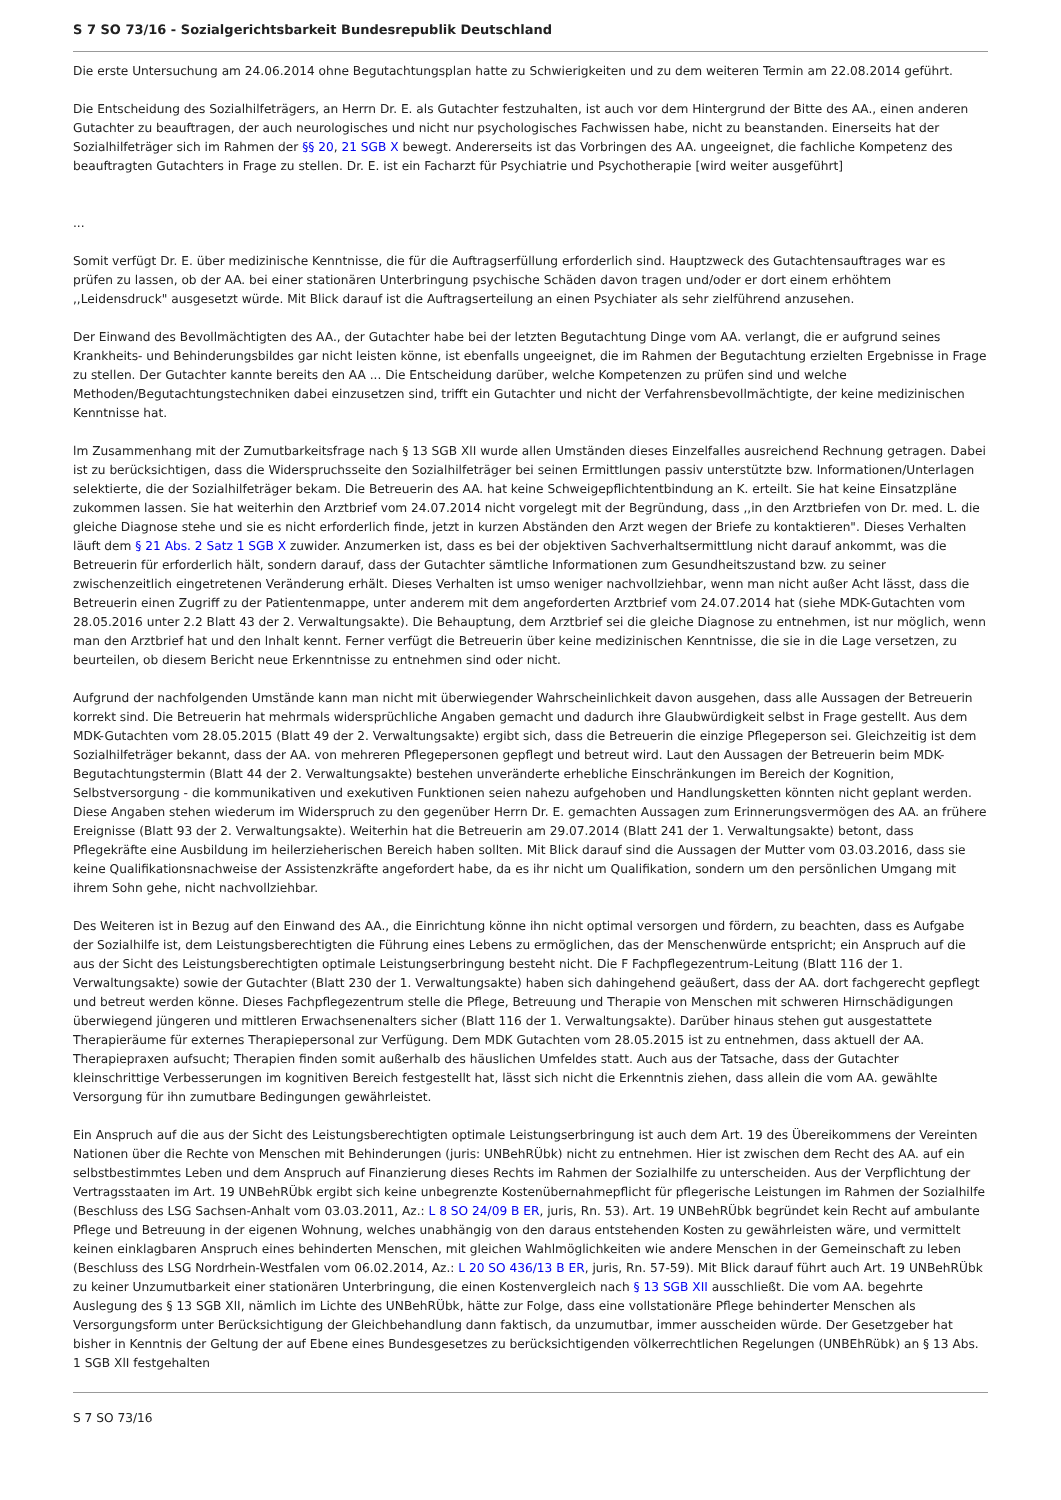S 7 SO 73/16 - Sozialgerichtsbarkeit Bundesrepublik Deutschland
Die erste Untersuchung am 24.06.2014 ohne Begutachtungsplan hatte zu Schwierigkeiten und zu dem weiteren Termin am 22.08.2014 geführt.
Die Entscheidung des Sozialhilfeträgers, an Herrn Dr. E. als Gutachter festzuhalten, ist auch vor dem Hintergrund der Bitte des AA., einen anderen Gutachter zu beauftragen, der auch neurologisches und nicht nur psychologisches Fachwissen habe, nicht zu beanstanden. Einerseits hat der Sozialhilfeträger sich im Rahmen der §§ 20, 21 SGB X bewegt. Andererseits ist das Vorbringen des AA. ungeeignet, die fachliche Kompetenz des beauftragten Gutachters in Frage zu stellen. Dr. E. ist ein Facharzt für Psychiatrie und Psychotherapie [wird weiter ausgeführt]
...
Somit verfügt Dr. E. über medizinische Kenntnisse, die für die Auftragserfüllung erforderlich sind. Hauptzweck des Gutachtensauftrages war es prüfen zu lassen, ob der AA. bei einer stationären Unterbringung psychische Schäden davon tragen und/oder er dort einem erhöhtem ,,Leidensdruck" ausgesetzt würde. Mit Blick darauf ist die Auftragserteilung an einen Psychiater als sehr zielführend anzusehen.
Der Einwand des Bevollmächtigten des AA., der Gutachter habe bei der letzten Begutachtung Dinge vom AA. verlangt, die er aufgrund seines Krankheits- und Behinderungsbildes gar nicht leisten könne, ist ebenfalls ungeeignet, die im Rahmen der Begutachtung erzielten Ergebnisse in Frage zu stellen. Der Gutachter kannte bereits den AA ... Die Entscheidung darüber, welche Kompetenzen zu prüfen sind und welche Methoden/Begutachtungstechniken dabei einzusetzen sind, trifft ein Gutachter und nicht der Verfahrensbevollmächtigte, der keine medizinischen Kenntnisse hat.
lm Zusammenhang mit der Zumutbarkeitsfrage nach § 13 SGB XlI wurde allen Umständen dieses Einzelfalles ausreichend Rechnung getragen. Dabei ist zu berücksichtigen, dass die Widerspruchsseite den Sozialhilfeträger bei seinen Ermittlungen passiv unterstützte bzw. lnformationen/Unterlagen selektierte, die der Sozialhilfeträger bekam. Die Betreuerin des AA. hat keine Schweigepflichtentbindung an K. erteilt. Sie hat keine Einsatzpläne zukommen lassen. Sie hat weiterhin den Arztbrief vom 24.07.2014 nicht vorgelegt mit der Begründung, dass ,,in den Arztbriefen von Dr. med. L. die gleiche Diagnose stehe und sie es nicht erforderlich finde, jetzt in kurzen Abständen den Arzt wegen der Briefe zu kontaktieren". Dieses Verhalten läuft dem § 21 Abs. 2 Satz 1 SGB X zuwider. Anzumerken ist, dass es bei der objektiven Sachverhaltsermittlung nicht darauf ankommt, was die Betreuerin für erforderlich hält, sondern darauf, dass der Gutachter sämtliche Informationen zum Gesundheitszustand bzw. zu seiner zwischenzeitlich eingetretenen Veränderung erhält. Dieses Verhalten ist umso weniger nachvollziehbar, wenn man nicht außer Acht lässt, dass die Betreuerin einen Zugriff zu der Patientenmappe, unter anderem mit dem angeforderten Arztbrief vom 24.07.2014 hat (siehe MDK-Gutachten vom 28.05.2016 unter 2.2 Blatt 43 der 2. Verwaltungsakte). Die Behauptung, dem Arztbrief sei die gleiche Diagnose zu entnehmen, ist nur möglich, wenn man den Arztbrief hat und den lnhalt kennt. Ferner verfügt die Betreuerin über keine medizinischen Kenntnisse, die sie in die Lage versetzen, zu beurteilen, ob diesem Bericht neue Erkenntnisse zu entnehmen sind oder nicht.
Aufgrund der nachfolgenden Umstände kann man nicht mit überwiegender Wahrscheinlichkeit davon ausgehen, dass alle Aussagen der Betreuerin korrekt sind. Die Betreuerin hat mehrmals widersprüchliche Angaben gemacht und dadurch ihre Glaubwürdigkeit selbst in Frage gestellt. Aus dem MDK-Gutachten vom 28.05.2015 (Blatt 49 der 2. Verwaltungsakte) ergibt sich, dass die Betreuerin die einzige Pflegeperson sei. Gleichzeitig ist dem Sozialhilfeträger bekannt, dass der AA. von mehreren Pflegepersonen gepflegt und betreut wird. Laut den Aussagen der Betreuerin beim MDK-Begutachtungstermin (Blatt 44 der 2. Verwaltungsakte) bestehen unveränderte erhebliche Einschränkungen im Bereich der Kognition, Selbstversorgung - die kommunikativen und exekutiven Funktionen seien nahezu aufgehoben und Handlungsketten könnten nicht geplant werden. Diese Angaben stehen wiederum im Widerspruch zu den gegenüber Herrn Dr. E. gemachten Aussagen zum Erinnerungsvermögen des AA. an frühere Ereignisse (Blatt 93 der 2. Verwaltungsakte). Weiterhin hat die Betreuerin am 29.07.2014 (Blatt 241 der 1. Verwaltungsakte) betont, dass Pflegekräfte eine Ausbildung im heilerzieherischen Bereich haben sollten. Mit Blick darauf sind die Aussagen der Mutter vom 03.03.2016, dass sie keine Qualifikationsnachweise der Assistenzkräfte angefordert habe, da es ihr nicht um Qualifikation, sondern um den persönlichen Umgang mit ihrem Sohn gehe, nicht nachvollziehbar.
Des Weiteren ist in Bezug auf den Einwand des AA., die Einrichtung könne ihn nicht optimal versorgen und fördern, zu beachten, dass es Aufgabe der Sozialhilfe ist, dem Leistungsberechtigten die Führung eines Lebens zu ermöglichen, das der Menschenwürde entspricht; ein Anspruch auf die aus der Sicht des Leistungsberechtigten optimale Leistungserbringung besteht nicht. Die F Fachpflegezentrum-Leitung (Blatt 116 der 1. Verwaltungsakte) sowie der Gutachter (Blatt 230 der 1. Verwaltungsakte) haben sich dahingehend geäußert, dass der AA. dort fachgerecht gepflegt und betreut werden könne. Dieses Fachpflegezentrum stelle die Pflege, Betreuung und Therapie von Menschen mit schweren Hirnschädigungen überwiegend jüngeren und mittleren Erwachsenenalters sicher (Blatt 116 der 1. Verwaltungsakte). Darüber hinaus stehen gut ausgestattete Therapieräume für externes Therapiepersonal zur Verfügung. Dem MDK Gutachten vom 28.05.2015 ist zu entnehmen, dass aktuell der AA. Therapiepraxen aufsucht; Therapien finden somit außerhalb des häuslichen Umfeldes statt. Auch aus der Tatsache, dass der Gutachter kleinschrittige Verbesserungen im kognitiven Bereich festgestellt hat, lässt sich nicht die Erkenntnis ziehen, dass allein die vom AA. gewählte Versorgung für ihn zumutbare Bedingungen gewährleistet.
Ein Anspruch auf die aus der Sicht des Leistungsberechtigten optimale Leistungserbringung ist auch dem Art. 19 des Übereikommens der Vereinten Nationen über die Rechte von Menschen mit Behinderungen (juris: UNBehRÜbk) nicht zu entnehmen. Hier ist zwischen dem Recht des AA. auf ein selbstbestimmtes Leben und dem Anspruch auf Finanzierung dieses Rechts im Rahmen der Sozialhilfe zu unterscheiden. Aus der Verpflichtung der Vertragsstaaten im Art. 19 UNBehRÜbk ergibt sich keine unbegrenzte Kostenübernahmepflicht für pflegerische Leistungen im Rahmen der Sozialhilfe (Beschluss des LSG Sachsen-Anhalt vom 03.03.2011, Az.: L 8 SO 24/09 B ER, juris, Rn. 53). Art. 19 UNBehRÜbk begründet kein Recht auf ambulante Pflege und Betreuung in der eigenen Wohnung, welches unabhängig von den daraus entstehenden Kosten zu gewährleisten wäre, und vermittelt keinen einklagbaren Anspruch eines behinderten Menschen, mit gleichen Wahlmöglichkeiten wie andere Menschen in der Gemeinschaft zu leben (Beschluss des LSG Nordrhein-Westfalen vom 06.02.2014, Az.: L 20 SO 436/13 B ER, juris, Rn. 57-59). Mit Blick darauf führt auch Art. 19 UNBehRÜbk zu keiner Unzumutbarkeit einer stationären Unterbringung, die einen Kostenvergleich nach § 13 SGB XII ausschließt. Die vom AA. begehrte Auslegung des § 13 SGB XlI, nämlich im Lichte des UNBehRÜbk, hätte zur Folge, dass eine vollstationäre Pflege behinderter Menschen als Versorgungsform unter Berücksichtigung der Gleichbehandlung dann faktisch, da unzumutbar, immer ausscheiden würde. Der Gesetzgeber hat bisher in Kenntnis der Geltung der auf Ebene eines Bundesgesetzes zu berücksichtigenden völkerrechtlichen Regelungen (UNBEhRübk) an § 13 Abs. 1 SGB XlI festgehalten
S 7 SO 73/16